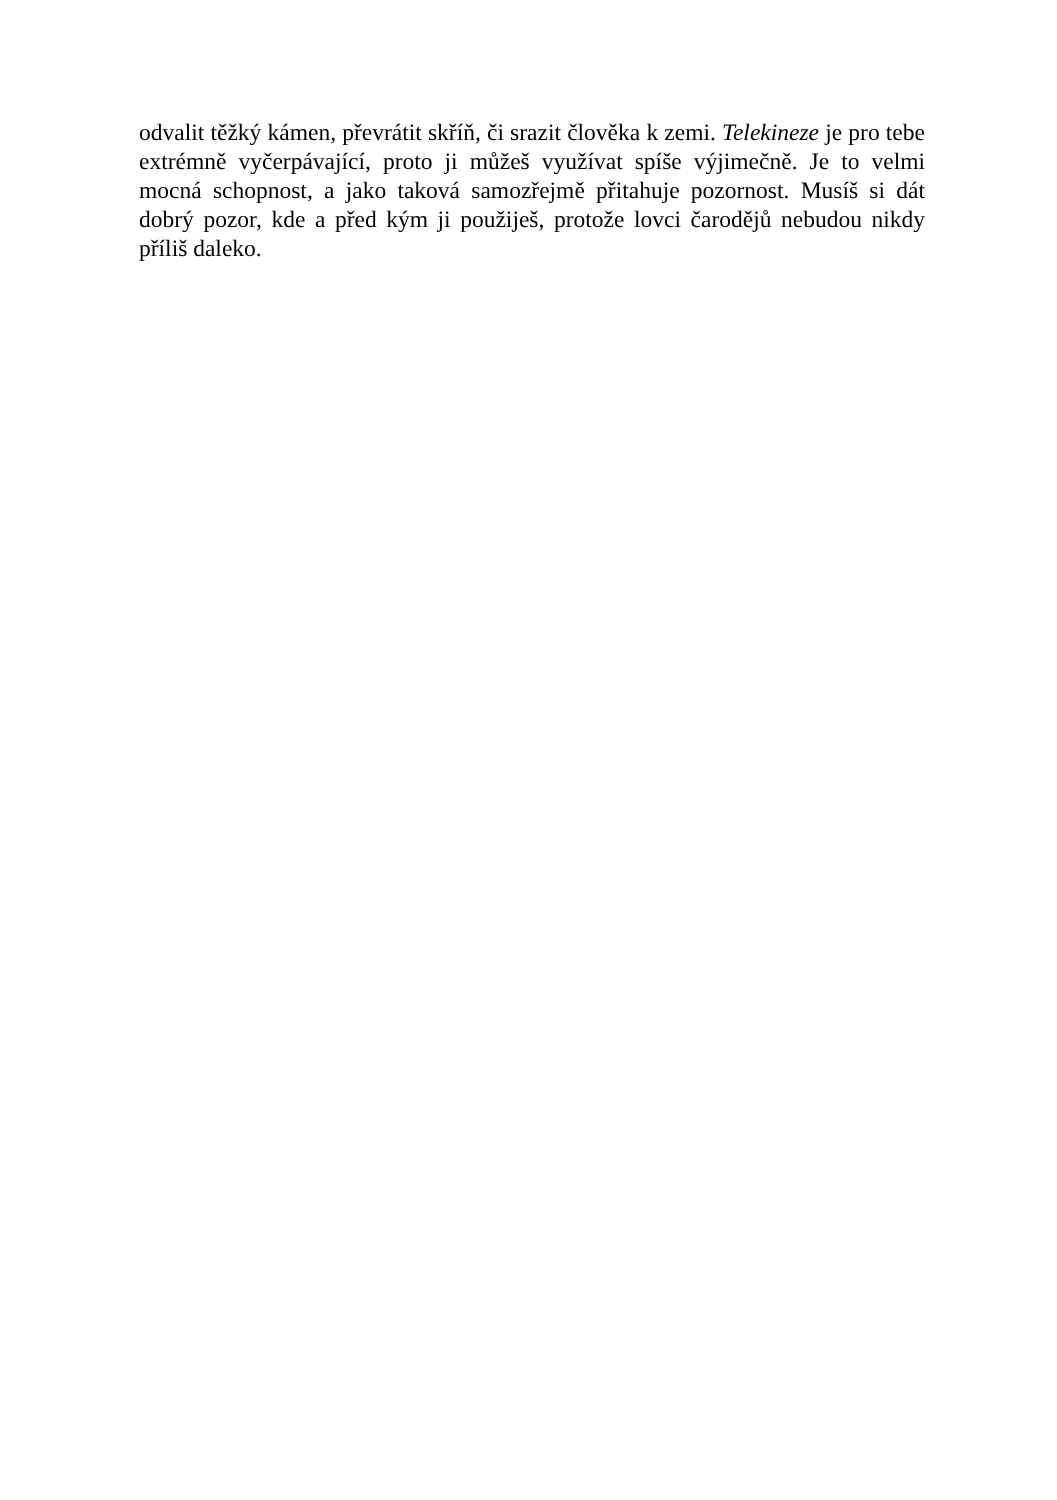odvalit těžký kámen, převrátit skříň, či srazit člověka k zemi. Telekineze je pro tebe extrémně vyčerpávající, proto ji můžeš využívat spíše výjimečně. Je to velmi mocná schopnost, a jako taková samozřejmě přitahuje pozornost. Musíš si dát dobrý pozor, kde a před kým ji použiješ, protože lovci čarodějů nebudou nikdy příliš daleko.